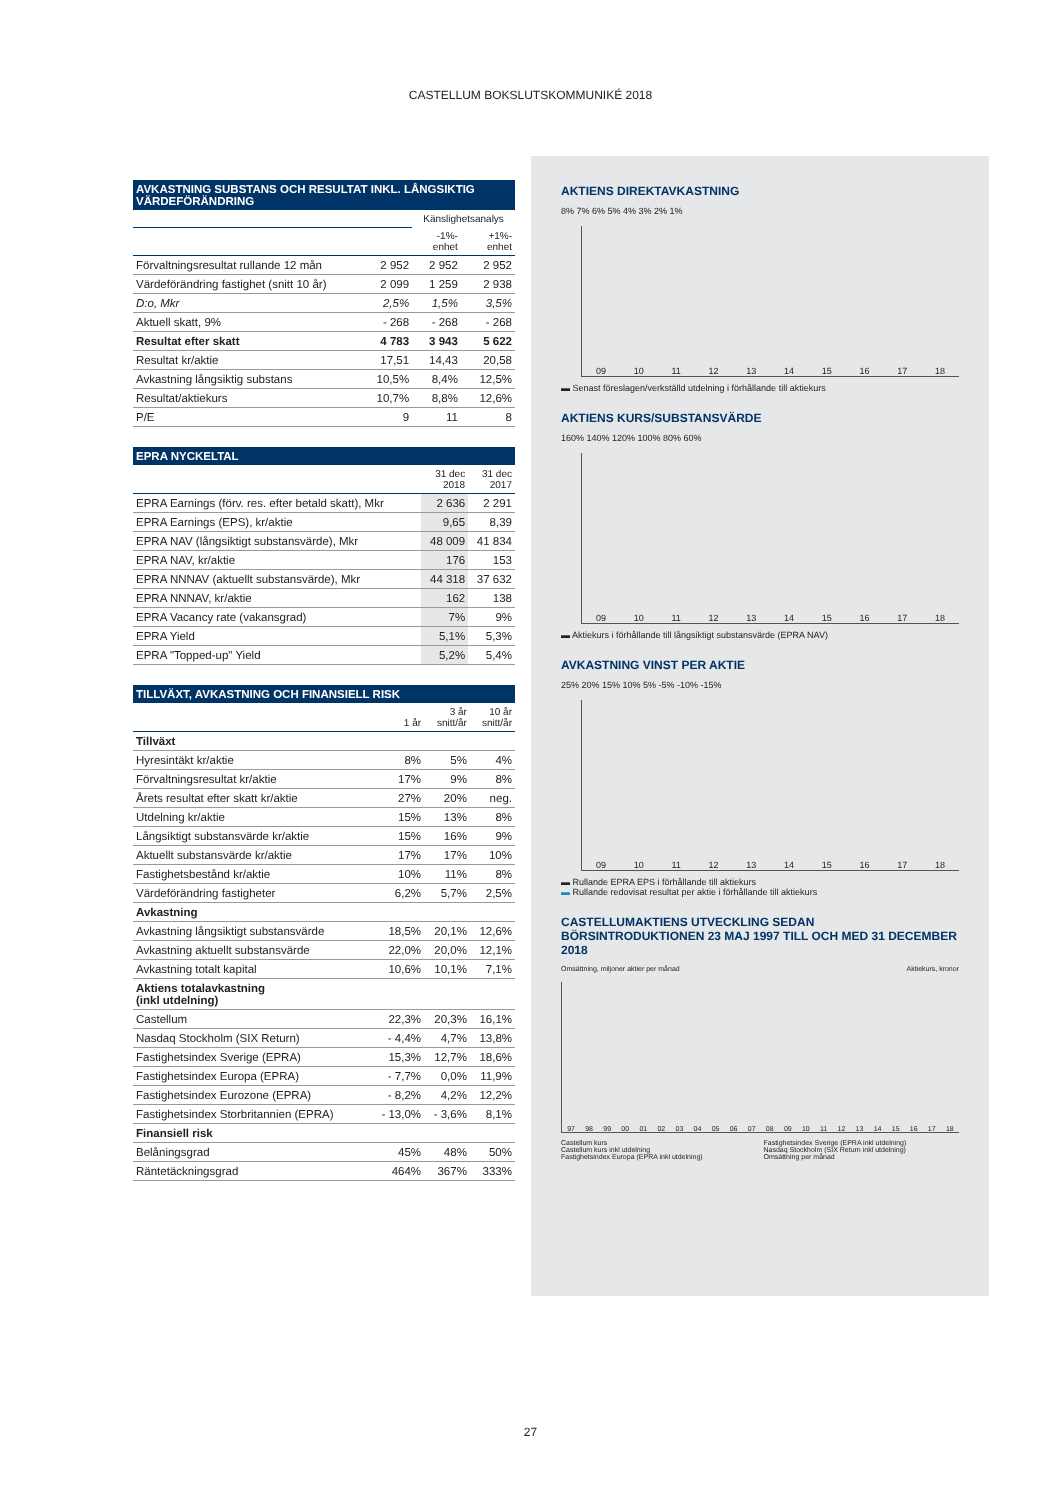CASTELLUM BOKSLUTSKOMMUNIKÉ 2018
AVKASTNING SUBSTANS OCH RESULTAT INKL. LÅNGSIKTIG VÄRDEFÖRÄNDRING
| | | Känslighetsanalys | |
| --- | --- | --- | --- |
| | | -1%- enhet | +1%- enhet |
| Förvaltningsresultat rullande 12 mån | 2 952 | 2 952 | 2 952 |
| Värdeförändring fastighet (snitt 10 år) | 2 099 | 1 259 | 2 938 |
| D:o, Mkr | 2,5% | 1,5% | 3,5% |
| Aktuell skatt, 9% | - 268 | - 268 | - 268 |
| Resultat efter skatt | 4 783 | 3 943 | 5 622 |
| Resultat kr/aktie | 17,51 | 14,43 | 20,58 |
| Avkastning långsiktig substans | 10,5% | 8,4% | 12,5% |
| Resultat/aktiekurs | 10,7% | 8,8% | 12,6% |
| P/E | 9 | 11 | 8 |
EPRA NYCKELTAL
| | 31 dec 2018 | 31 dec 2017 |
| --- | --- | --- |
| EPRA Earnings (förv. res. efter betald skatt), Mkr | 2 636 | 2 291 |
| EPRA Earnings (EPS), kr/aktie | 9,65 | 8,39 |
| EPRA NAV (långsiktigt substansvärde), Mkr | 48 009 | 41 834 |
| EPRA NAV, kr/aktie | 176 | 153 |
| EPRA NNNAV (aktuellt substansvärde), Mkr | 44 318 | 37 632 |
| EPRA NNNAV, kr/aktie | 162 | 138 |
| EPRA Vacancy rate (vakansgrad) | 7% | 9% |
| EPRA Yield | 5,1% | 5,3% |
| EPRA "Topped-up" Yield | 5,2% | 5,4% |
TILLVÄXT, AVKASTNING OCH FINANSIELL RISK
| | 1 år | 3 år snitt/år | 10 år snitt/år |
| --- | --- | --- | --- |
| Tillväxt | | | |
| Hyresintäkt kr/aktie | 8% | 5% | 4% |
| Förvaltningsresultat kr/aktie | 17% | 9% | 8% |
| Årets resultat efter skatt kr/aktie | 27% | 20% | neg. |
| Utdelning kr/aktie | 15% | 13% | 8% |
| Långsiktigt substansvärde kr/aktie | 15% | 16% | 9% |
| Aktuellt substansvärde kr/aktie | 17% | 17% | 10% |
| Fastighetsbestånd kr/aktie | 10% | 11% | 8% |
| Värdeförändring fastigheter | 6,2% | 5,7% | 2,5% |
| Avkastning | | | |
| Avkastning långsiktigt substansvärde | 18,5% | 20,1% | 12,6% |
| Avkastning aktuellt substansvärde | 22,0% | 20,0% | 12,1% |
| Avkastning totalt kapital | 10,6% | 10,1% | 7,1% |
| Aktiens totalavkastning (inkl utdelning) | | | |
| Castellum | 22,3% | 20,3% | 16,1% |
| Nasdaq Stockholm (SIX Return) | - 4,4% | 4,7% | 13,8% |
| Fastighetsindex Sverige (EPRA) | 15,3% | 12,7% | 18,6% |
| Fastighetsindex Europa (EPRA) | - 7,7% | 0,0% | 11,9% |
| Fastighetsindex Eurozone (EPRA) | - 8,2% | 4,2% | 12,2% |
| Fastighetsindex Storbritannien (EPRA) | - 13,0% | - 3,6% | 8,1% |
| Finansiell risk | | | |
| Belåningsgrad | 45% | 48% | 50% |
| Räntetäckningsgrad | 464% | 367% | 333% |
AKTIENS DIREKTAVKASTNING
8% 7% 6% 5% 4% 3% 2% 1%
09 10 11 12 13 14 15 16 17 18
▬ Senast föreslagen/verkställd utdelning i förhållande till aktiekurs
AKTIENS KURS/SUBSTANSVÄRDE
160% 140% 120% 100% 80% 60%
09 10 11 12 13 14 15 16 17 18
▬ Aktiekurs i förhållande till långsiktigt substansvärde (EPRA NAV)
AVKASTNING VINST PER AKTIE
25% 20% 15% 10% 5% -5% -10% -15%
09 10 11 12 13 14 15 16 17 18
▬ Rullande EPRA EPS i förhållande till aktiekurs
▬ Rullande redovisat resultat per aktie i förhållande till aktiekurs
CASTELLUMAKTIENS UTVECKLING SEDAN BÖRSINTRODUKTIONEN 23 MAJ 1997 TILL OCH MED 31 DECEMBER 2018
Omsättning, miljoner aktier per månad Aktiekurs, kronor
97 98 99 00 01 02 03 04 05 06 07 08 09 10 11 12 13 14 15 16 17 18
Castellum kurs
Castellum kurs inkl utdelning
Fastighetsindex Europa (EPRA inkl utdelning)
Fastighetsindex Sverige (EPRA inkl utdelning)
Nasdaq Stockholm (SIX Return inkl utdelning)
Omsättning per månad
27